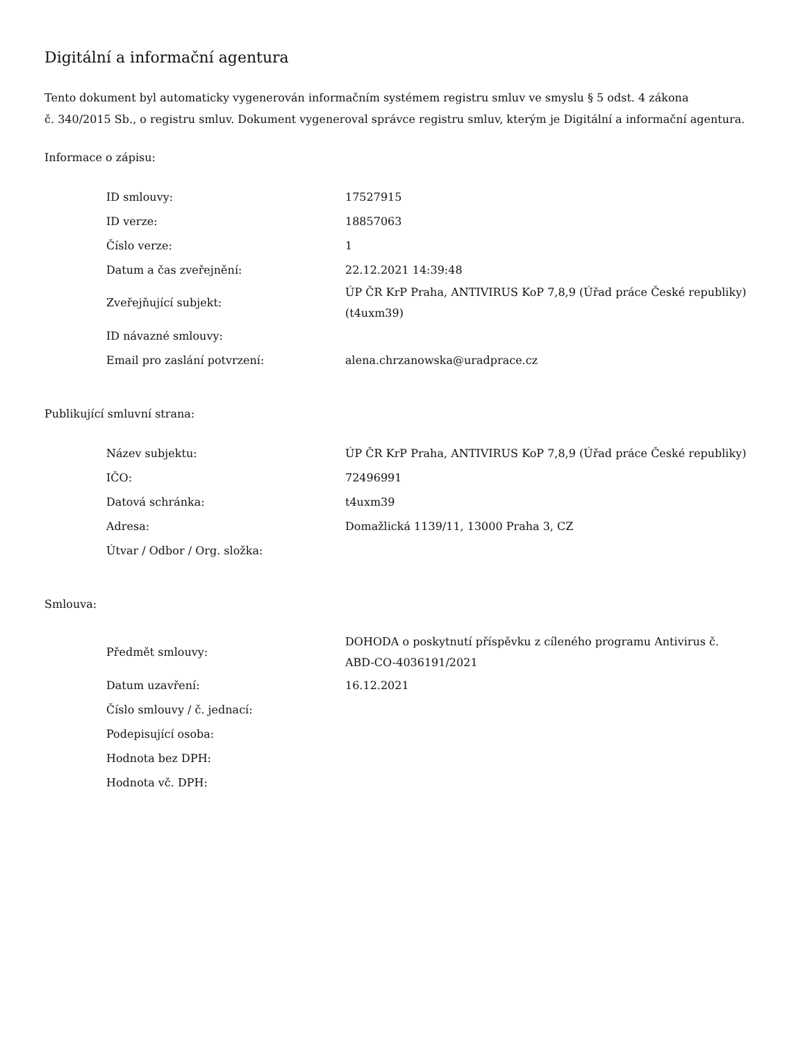Digitální a informační agentura
Tento dokument byl automaticky vygenerován informačním systémem registru smluv ve smyslu § 5 odst. 4 zákona
č. 340/2015 Sb., o registru smluv. Dokument vygeneroval správce registru smluv, kterým je Digitální a informační agentura.
Informace o zápisu:
| ID smlouvy: | 17527915 |
| ID verze: | 18857063 |
| Číslo verze: | 1 |
| Datum a čas zveřejnění: | 22.12.2021 14:39:48 |
| Zveřejňující subjekt: | ÚP ČR KrP Praha, ANTIVIRUS KoP 7,8,9 (Úřad práce České republiky) (t4uxm39) |
| ID návazné smlouvy: | |
| Email pro zaslání potvrzení: | alena.chrzanowska@uradprace.cz |
Publikující smluvní strana:
| Název subjektu: | ÚP ČR KrP Praha, ANTIVIRUS KoP 7,8,9 (Úřad práce České republiky) |
| IČO: | 72496991 |
| Datová schránka: | t4uxm39 |
| Adresa: | Domažlická 1139/11, 13000 Praha 3, CZ |
| Útvar / Odbor / Org. složka: | |
Smlouva:
| Předmět smlouvy: | DOHODA o poskytnutí příspěvku z cíleného programu Antivirus č. ABD-CO-4036191/2021 |
| Datum uzavření: | 16.12.2021 |
| Číslo smlouvy / č. jednací: | |
| Podepisující osoba: | |
| Hodnota bez DPH: | |
| Hodnota vč. DPH: | |